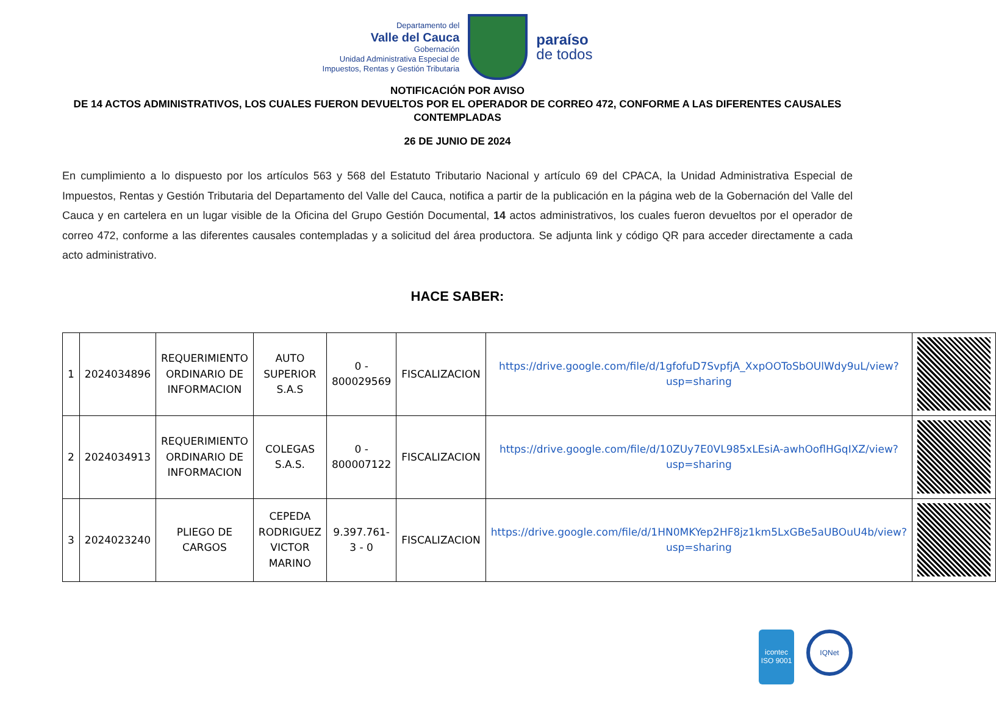Departamento del
Valle del Cauca
Gobernación
Unidad Administrativa Especial de
Impuestos, Rentas y Gestión Tributaria
paraíso
de todos
NOTIFICACIÓN POR AVISO
DE 14 ACTOS ADMINISTRATIVOS, LOS CUALES FUERON DEVUELTOS POR EL OPERADOR DE CORREO 472, CONFORME A LAS DIFERENTES CAUSALES CONTEMPLADAS
26 DE JUNIO DE 2024
En cumplimiento a lo dispuesto por los artículos 563 y 568 del Estatuto Tributario Nacional y artículo 69 del CPACA, la Unidad Administrativa Especial de Impuestos, Rentas y Gestión Tributaria del Departamento del Valle del Cauca, notifica a partir de la publicación en la página web de la Gobernación del Valle del Cauca y en cartelera en un lugar visible de la Oficina del Grupo Gestión Documental, 14 actos administrativos, los cuales fueron devueltos por el operador de correo 472, conforme a las diferentes causales contempladas y a solicitud del área productora. Se adjunta link y código QR para acceder directamente a cada acto administrativo.
HACE SABER:
| 1 | 2024034896 | REQUERIMIENTO ORDINARIO DE INFORMACION | AUTO SUPERIOR S.A.S | 0 - 800029569 | FISCALIZACION | https://drive.google.com/file/d/1gfofuD7SvpfjA_XxpOOToSbOUlWdy9uL/view?usp=sharing | |
| 2 | 2024034913 | REQUERIMIENTO ORDINARIO DE INFORMACION | COLEGAS S.A.S. | 0 - 800007122 | FISCALIZACION | https://drive.google.com/file/d/10ZUy7E0VL985xLEsiA-awhOoflHGqIXZ/view?usp=sharing | |
| 3 | 2024023240 | PLIEGO DE CARGOS | CEPEDA RODRIGUEZ VICTOR MARINO | 9.397.761-3 - 0 | FISCALIZACION | https://drive.google.com/file/d/1HN0MKYep2HF8jz1km5LxGBe5aUBOuU4b/view?usp=sharing | |
icontec
ISO 9001
IQNet